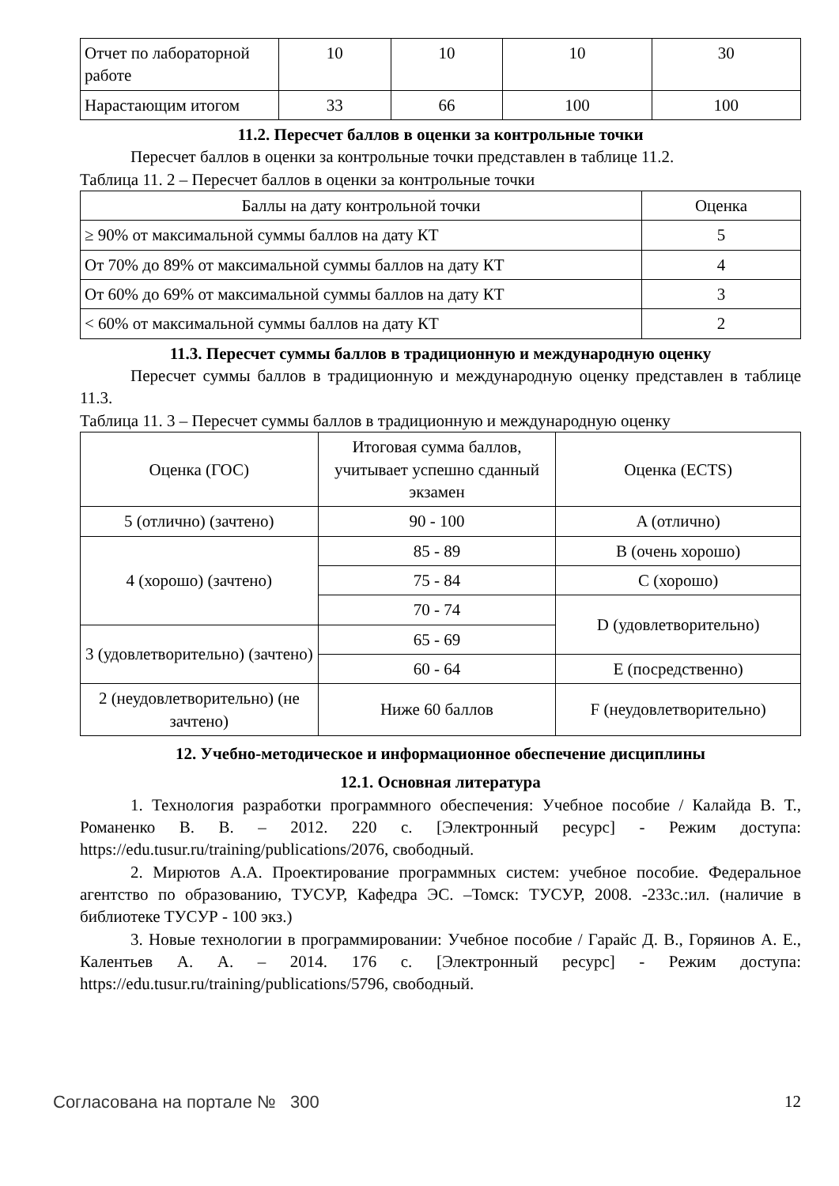| Отчет по лабораторной работе | 10 | 10 | 10 | 30 |
| Нарастающим итогом | 33 | 66 | 100 | 100 |
11.2. Пересчет баллов в оценки за контрольные точки
Пересчет баллов в оценки за контрольные точки представлен в таблице 11.2.
Таблица 11. 2 – Пересчет баллов в оценки за контрольные точки
| Баллы на дату контрольной точки | Оценка |
| --- | --- |
| ≥ 90% от максимальной суммы баллов на дату КТ | 5 |
| От 70% до 89% от максимальной суммы баллов на дату КТ | 4 |
| От 60% до 69% от максимальной суммы баллов на дату КТ | 3 |
| < 60% от максимальной суммы баллов на дату КТ | 2 |
11.3. Пересчет суммы баллов в традиционную и международную оценку
Пересчет суммы баллов в традиционную и международную оценку представлен в таблице 11.3.
Таблица 11. 3 – Пересчет суммы баллов в традиционную и международную оценку
| Оценка (ГОС) | Итоговая сумма баллов, учитывает успешно сданный экзамен | Оценка (ECTS) |
| --- | --- | --- |
| 5 (отлично) (зачтено) | 90 - 100 | A (отлично) |
| 4 (хорошо) (зачтено) | 85 - 89 | B (очень хорошо) |
| | 75 - 84 | C (хорошо) |
| | 70 - 74 | D (удовлетворительно) |
| 3 (удовлетворительно) (зачтено) | 65 - 69 | |
| | 60 - 64 | E (посредственно) |
| 2 (неудовлетворительно) (не зачтено) | Ниже 60 баллов | F (неудовлетворительно) |
12. Учебно-методическое и информационное обеспечение дисциплины
12.1. Основная литература
1. Технология разработки программного обеспечения: Учебное пособие / Калайда В. Т., Романенко В. В. – 2012. 220 с. [Электронный ресурс] - Режим доступа: https://edu.tusur.ru/training/publications/2076, свободный.
2. Мирютов А.А. Проектирование программных систем: учебное пособие. Федеральное агентство по образованию, ТУСУР, Кафедра ЭС. –Томск: ТУСУР, 2008. -233с.:ил. (наличие в библиотеке ТУСУР - 100 экз.)
3. Новые технологии в программировании: Учебное пособие / Гарайс Д. В., Горяинов А. Е., Калентьев А. А. – 2014. 176 с. [Электронный ресурс] - Режим доступа: https://edu.tusur.ru/training/publications/5796, свободный.
Согласована на портале № 300 12